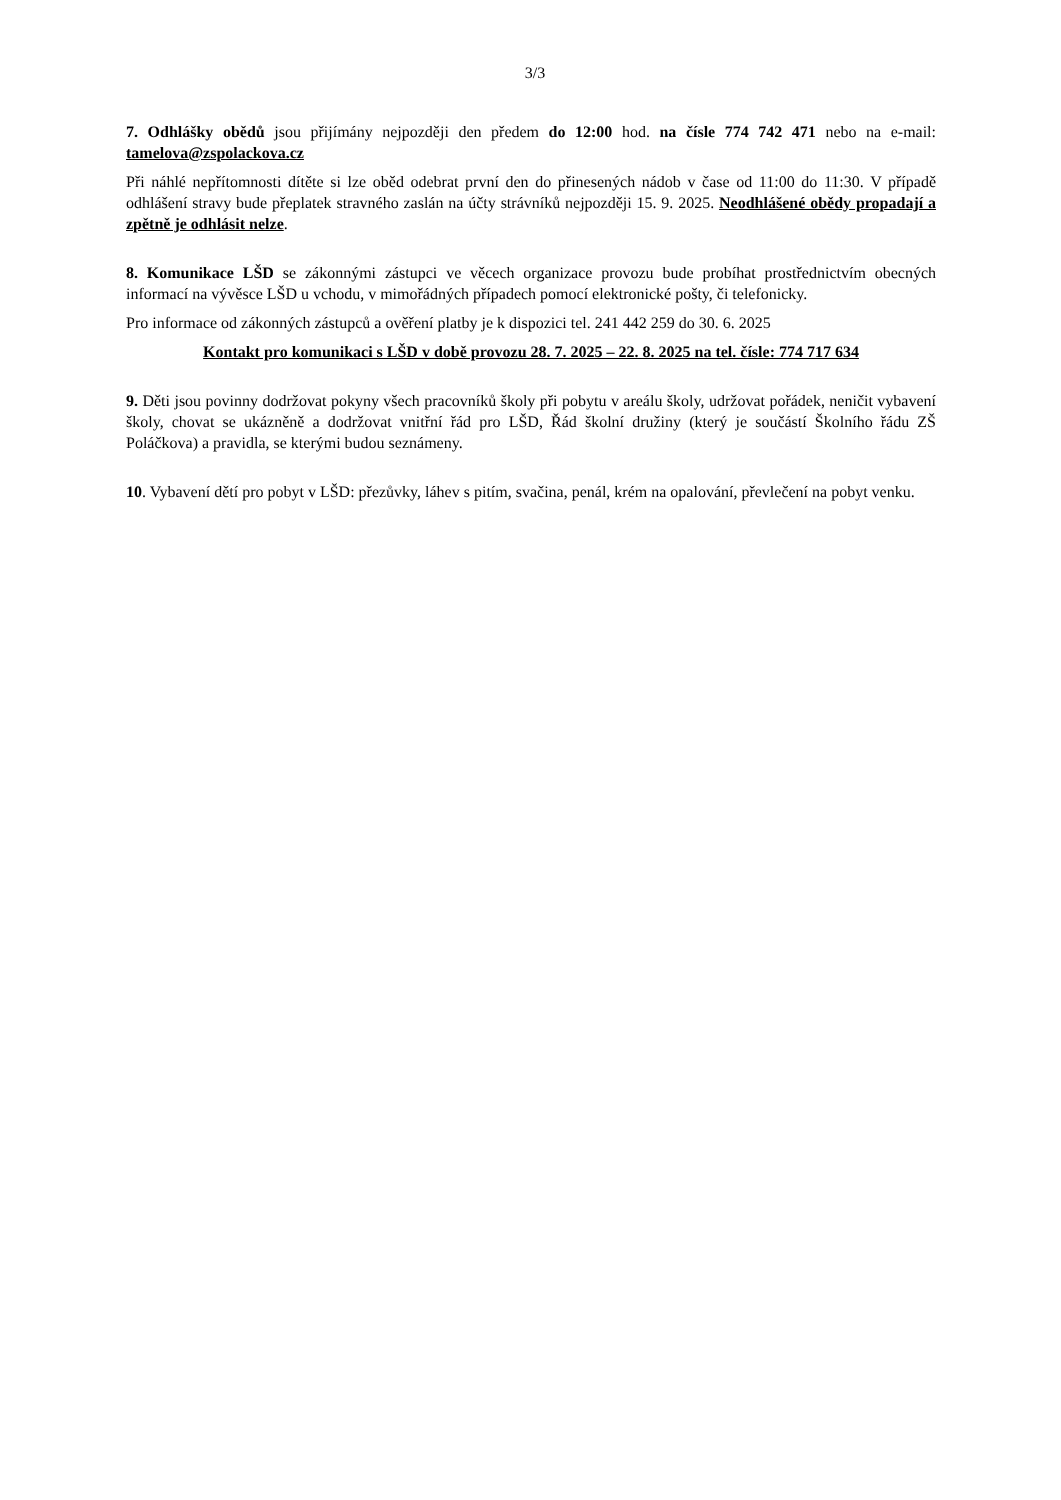3/3
7. Odhlášky obědů jsou přijímány nejpozději den předem do 12:00 hod. na čísle 774 742 471 nebo na e-mail: tamelova@zspolackova.cz
Při náhlé nepřítomnosti dítěte si lze oběd odebrat první den do přinesených nádob v čase od 11:00 do 11:30. V případě odhlášení stravy bude přeplatek stravného zaslán na účty strávníků nejpozději 15. 9. 2025. Neodhlášené obědy propadají a zpětně je odhlásit nelze.
8. Komunikace LŠD se zákonnými zástupci ve věcech organizace provozu bude probíhat prostřednictvím obecných informací na vývěsce LŠD u vchodu, v mimořádných případech pomocí elektronické pošty, či telefonicky.
Pro informace od zákonných zástupců a ověření platby je k dispozici tel. 241 442 259 do 30. 6. 2025
Kontakt pro komunikaci s LŠD v době provozu 28. 7. 2025 – 22. 8. 2025 na tel. čísle: 774 717 634
9. Děti jsou povinny dodržovat pokyny všech pracovníků školy při pobytu v areálu školy, udržovat pořádek, neničit vybavení školy, chovat se ukázněně a dodržovat vnitřní řád pro LŠD, Řád školní družiny (který je součástí Školního řádu ZŠ Poláčkova) a pravidla, se kterými budou seznámeny.
10. Vybavení dětí pro pobyt v LŠD: přezůvky, láhev s pitím, svačina, penál, krém na opalování, převlečení na pobyt venku.